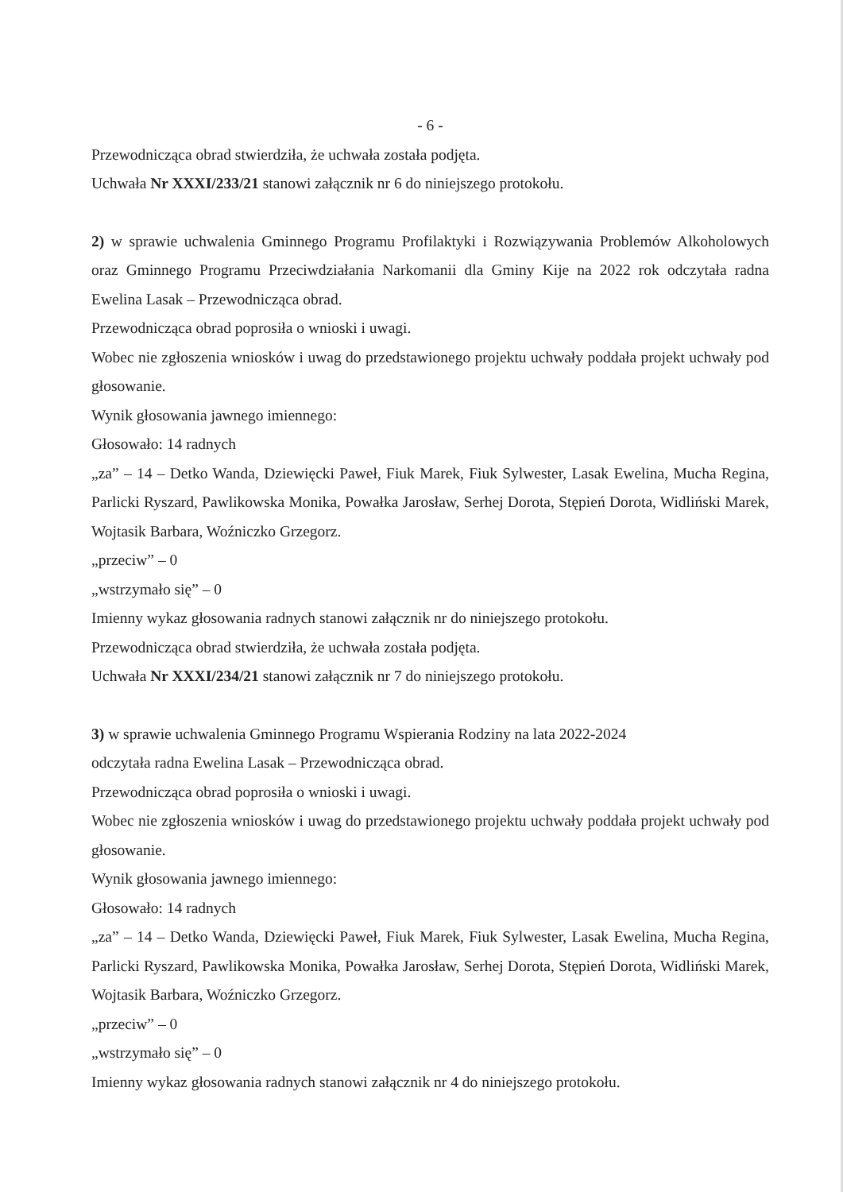- 6 -
Przewodnicząca obrad stwierdziła, że uchwała została podjęta.
Uchwała Nr XXXI/233/21 stanowi załącznik nr 6 do niniejszego protokołu.
2) w sprawie uchwalenia Gminnego Programu Profilaktyki i Rozwiązywania Problemów Alkoholowych oraz Gminnego Programu Przeciwdziałania Narkomanii dla Gminy Kije na 2022 rok odczytała radna Ewelina Lasak – Przewodnicząca obrad.
Przewodnicząca obrad poprosiła o wnioski i uwagi.
Wobec nie zgłoszenia wniosków i uwag do przedstawionego projektu uchwały poddała projekt uchwały pod głosowanie.
Wynik głosowania jawnego imiennego:
Głosowało: 14 radnych
„za” – 14 – Detko Wanda, Dziewięcki Paweł, Fiuk Marek, Fiuk Sylwester, Lasak Ewelina, Mucha Regina, Parlicki Ryszard, Pawlikowska Monika, Powałka Jarosław, Serhej Dorota, Stępień Dorota, Widliński Marek, Wojtasik Barbara, Woźniczko Grzegorz.
„przeciw” – 0
„wstrzymało się” – 0
Imienny wykaz głosowania radnych stanowi załącznik nr do niniejszego protokołu.
Przewodnicząca obrad stwierdziła, że uchwała została podjęta.
Uchwała Nr XXXI/234/21 stanowi załącznik nr 7 do niniejszego protokołu.
3) w sprawie uchwalenia Gminnego Programu Wspierania Rodziny na lata 2022-2024
odczytała radna Ewelina Lasak – Przewodnicząca obrad.
Przewodnicząca obrad poprosiła o wnioski i uwagi.
Wobec nie zgłoszenia wniosków i uwag do przedstawionego projektu uchwały poddała projekt uchwały pod głosowanie.
Wynik głosowania jawnego imiennego:
Głosowało: 14 radnych
„za” – 14 – Detko Wanda, Dziewięcki Paweł, Fiuk Marek, Fiuk Sylwester, Lasak Ewelina, Mucha Regina, Parlicki Ryszard, Pawlikowska Monika, Powałka Jarosław, Serhej Dorota, Stępień Dorota, Widliński Marek, Wojtasik Barbara, Woźniczko Grzegorz.
„przeciw” – 0
„wstrzymało się” – 0
Imienny wykaz głosowania radnych stanowi załącznik nr 4 do niniejszego protokołu.